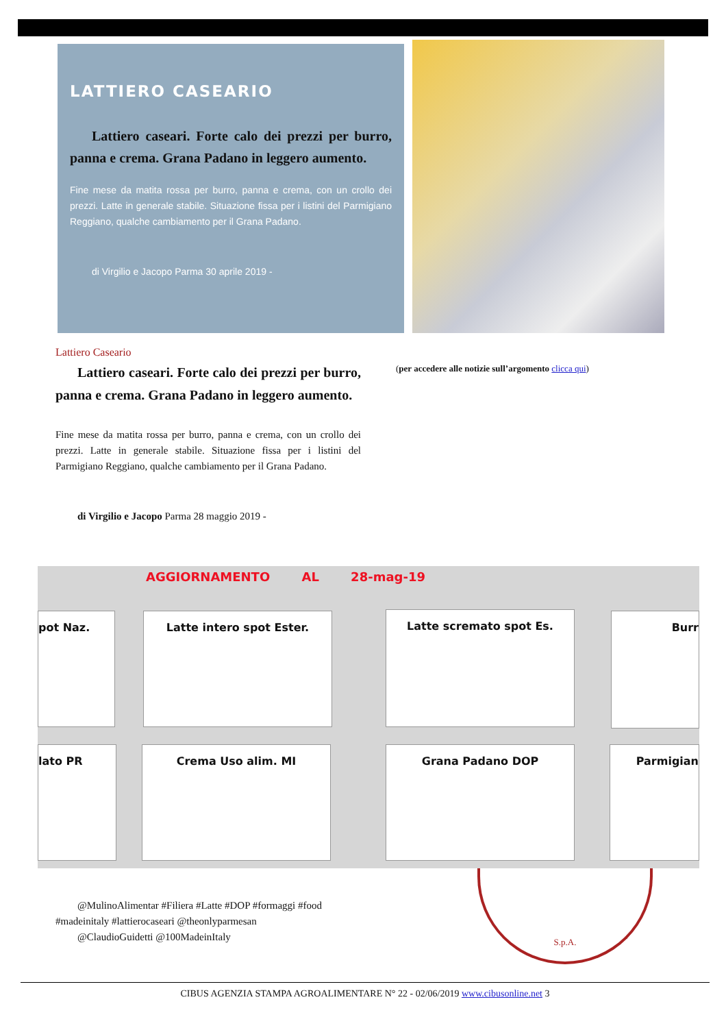LATTIERO CASEARIO
Lattiero caseari. Forte calo dei prezzi per burro, panna e crema. Grana Padano in leggero aumento.
Fine mese da matita rossa per burro, panna e crema, con un crollo dei prezzi. Latte in generale stabile. Situazione fissa per i listini del Parmigiano Reggiano, qualche cambiamento per il Grana Padano.
di Virgilio e Jacopo Parma 30 aprile 2019 -
Lattiero Caseario
Lattiero caseari. Forte calo dei prezzi per burro, panna e crema. Grana Padano in leggero aumento.
Fine mese da matita rossa per burro, panna e crema, con un crollo dei prezzi. Latte in generale stabile. Situazione fissa per i listini del Parmigiano Reggiano, qualche cambiamento per il Grana Padano.
di Virgilio e Jacopo Parma 28 maggio 2019 -
(per accedere alle notizie sull’argomento clicca qui)
AGGIORNAMENTO AL 28-mag-19
pot Naz. Latte intero spot Ester. Latte scremato spot Es. Burr
lato PR Crema Uso alim. MI Grana Padano DOP Parmigian
@MulinoAlimentar #Filiera #Latte #DOP #formaggi #food
#madeinitaly #lattierocaseari @theonlyparmesan
@ClaudioGuidetti @100MadeinItaly
S.p.A.
CIBUS AGENZIA STAMPA AGROALIMENTARE N° 22 - 02/06/2019 www.cibusonline.net 3